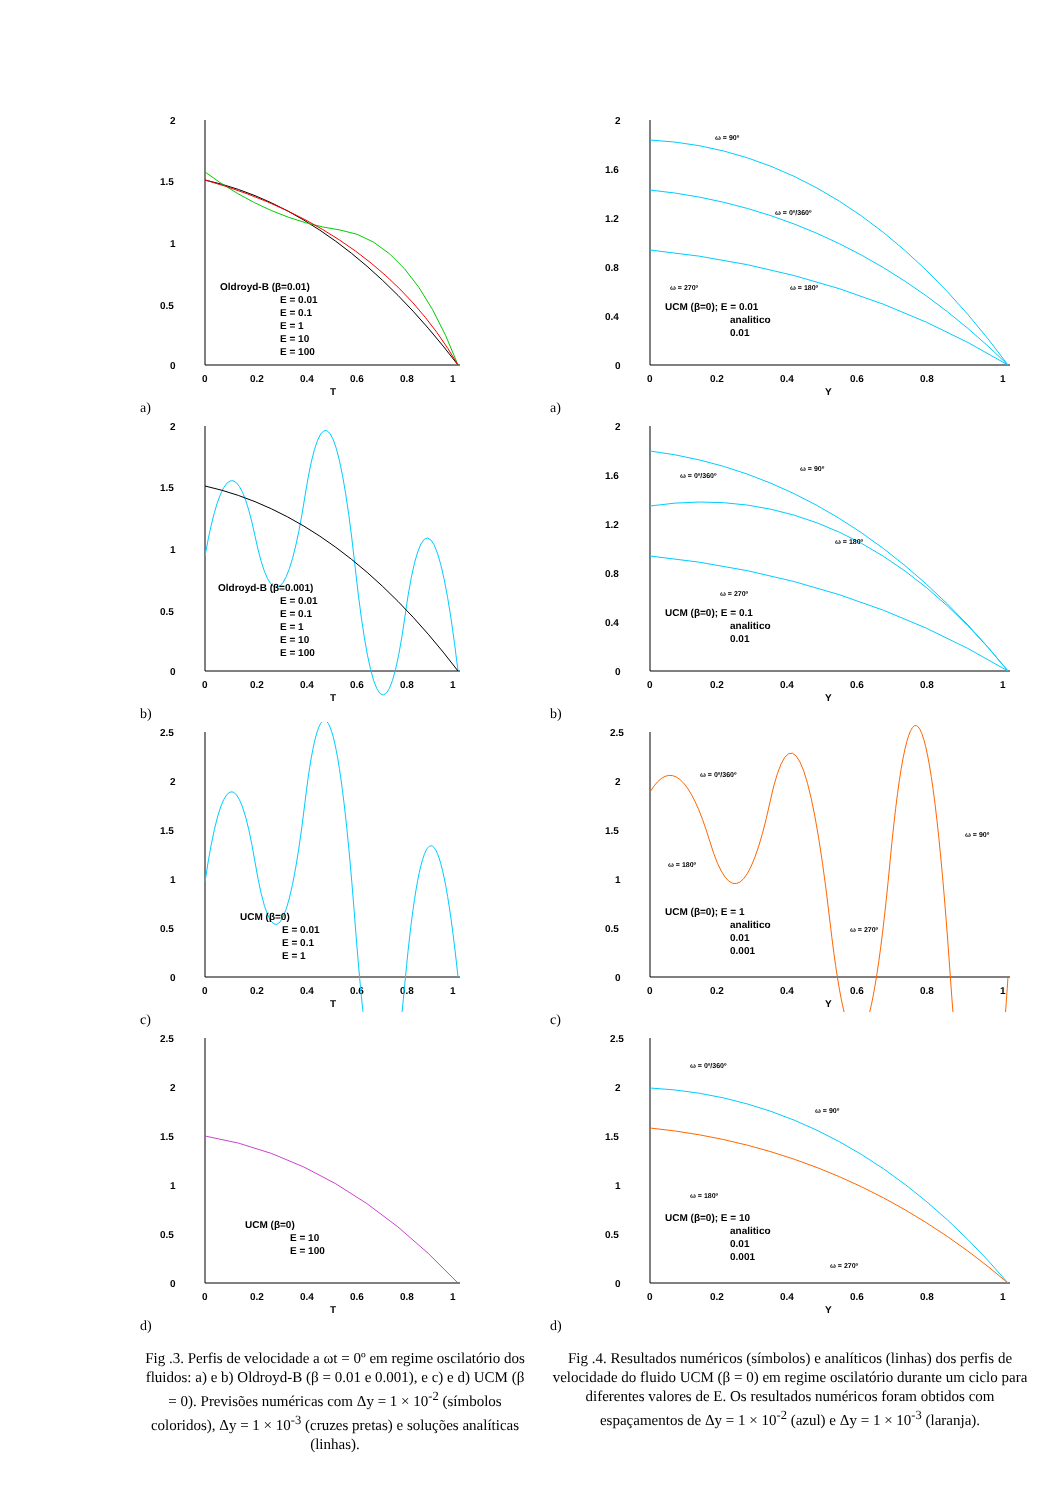2
1.5
1
0.5
0
0
0.2
0.4
0.6
0.8
1
T
Oldroyd-B (β=0.01)
E = 0.01
E = 0.1
E = 1
E = 10
E = 100
a)
2
1.5
1
0.5
0
0
0.2
0.4
0.6
0.8
1
T
Oldroyd-B (β=0.001)
E = 0.01
E = 0.1
E = 1
E = 10
E = 100
b)
2.5
2
1.5
1
0.5
0
0
0.2
0.4
0.6
0.8
1
T
UCM (β=0)
E = 0.01
E = 0.1
E = 1
c)
2.5
2
1.5
1
0.5
0
0
0.2
0.4
0.6
0.8
1
T
UCM (β=0)
E = 10
E = 100
d)
Fig .3. Perfis de velocidade a ωt = 0º em regime oscilatório dos fluidos: a) e b) Oldroyd-B (β = 0.01 e 0.001), e c) e d) UCM (β = 0). Previsões numéricas com Δy = 1 × 10<sup>-2</sup> (símbolos coloridos), Δy = 1 × 10<sup>-3</sup> (cruzes pretas) e soluções analíticas (linhas).
2
1.6
1.2
0.8
0.4
0
0
0.2
0.4
0.6
0.8
1
Y
ω = 90º
ω = 0º/360º
ω = 270º
ω = 180º
UCM (β=0); E = 0.01
analitico
0.01
a)
2
1.6
1.2
0.8
0.4
0
0
0.2
0.4
0.6
0.8
1
Y
ω = 90º
ω = 0º/360º
ω = 180º
ω = 270º
UCM (β=0); E = 0.1
analitico
0.01
b)
2.5
2
1.5
1
0.5
0
0
0.2
0.4
0.6
0.8
1
Y
ω = 0º/360º
ω = 90º
ω = 180º
ω = 270º
UCM (β=0); E = 1
analitico
0.01
0.001
c)
2.5
2
1.5
1
0.5
0
0
0.2
0.4
0.6
0.8
1
Y
ω = 0º/360º
ω = 90º
ω = 180º
ω = 270º
UCM (β=0); E = 10
analitico
0.01
0.001
d)
Fig .4. Resultados numéricos (símbolos) e analíticos (linhas) dos perfis de velocidade do fluido UCM (β = 0) em regime oscilatório durante um ciclo para diferentes valores de E. Os resultados numéricos foram obtidos com espaçamentos de Δy = 1 × 10<sup>-2</sup> (azul) e Δy = 1 × 10<sup>-3</sup> (laranja).